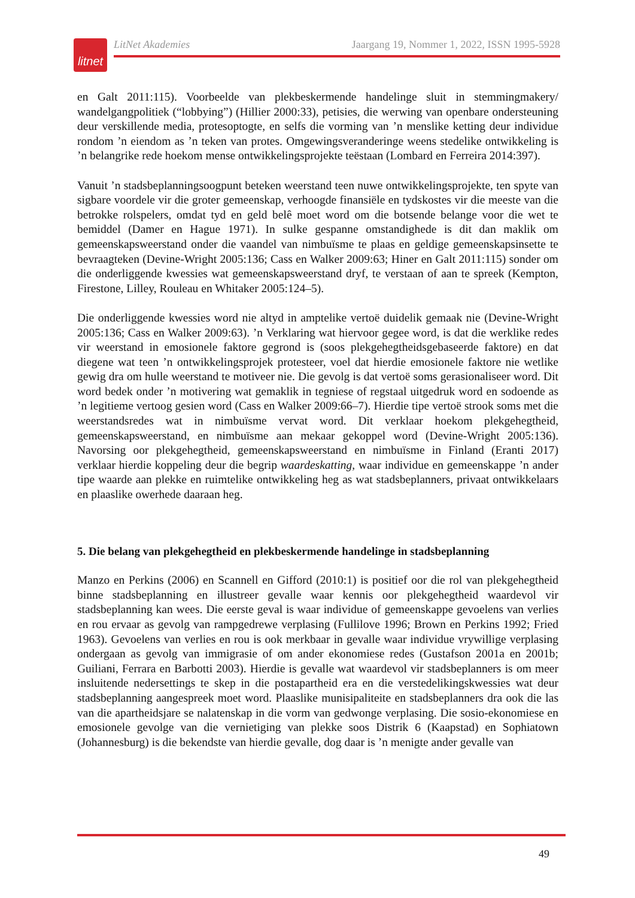litnet
LitNet Akademies Jaargang 19, Nommer 1, 2022, ISSN 1995-5928
en Galt 2011:115). Voorbeelde van plekbeskermende handelinge sluit in stemmingmakery/ wandelgangpolitiek (“lobbying”) (Hillier 2000:33), petisies, die werwing van openbare ondersteuning deur verskillende media, protesoptogte, en selfs die vorming van ’n menslike ketting deur individue rondom ’n eiendom as ’n teken van protes. Omgewingsveranderinge weens stedelike ontwikkeling is ’n belangrike rede hoekom mense ontwikkelingsprojekte teëstaan (Lombard en Ferreira 2014:397).
Vanuit ’n stadsbeplanningsoogpunt beteken weerstand teen nuwe ontwikkelingsprojekte, ten spyte van sigbare voordele vir die groter gemeenskap, verhoogde finansiële en tydskostes vir die meeste van die betrokke rolspelers, omdat tyd en geld belê moet word om die botsende belange voor die wet te bemiddel (Damer en Hague 1971). In sulke gespanne omstandighede is dit dan maklik om gemeenskapsweerstand onder die vaandel van nimbuïsme te plaas en geldige gemeenskapsinsette te bevraagteken (Devine-Wright 2005:136; Cass en Walker 2009:63; Hiner en Galt 2011:115) sonder om die onderliggende kwessies wat gemeenskaps­weerstand dryf, te verstaan of aan te spreek (Kempton, Firestone, Lilley, Rouleau en Whitaker 2005:124–5).
Die onderliggende kwessies word nie altyd in amptelike vertoë duidelik gemaak nie (Devine-Wright 2005:136; Cass en Walker 2009:63). ’n Verklaring wat hiervoor gegee word, is dat die werklike redes vir weerstand in emosionele faktore gegrond is (soos plekgehegtheids­gebaseerde faktore) en dat diegene wat teen ’n ontwikkelingsprojek protesteer, voel dat hierdie emosionele faktore nie wetlike gewig dra om hulle weerstand te motiveer nie. Die gevolg is dat vertoë soms gerasionaliseer word. Dit word bedek onder ’n motivering wat gemaklik in tegniese of regstaal uitgedruk word en sodoende as ’n legitieme vertoog gesien word (Cass en Walker 2009:66–7). Hierdie tipe vertoë strook soms met die weerstandsredes wat in nimbuïsme vervat word. Dit verklaar hoekom plekgehegtheid, gemeenskapsweerstand, en nimbuïsme aan mekaar gekoppel word (Devine-Wright 2005:136). Navorsing oor plekgehegtheid, gemeen­skapsweerstand en nimbuïsme in Finland (Eranti 2017) verklaar hierdie koppeling deur die begrip waardeskatting, waar individue en gemeenskappe ’n ander tipe waarde aan plekke en ruimtelike ontwikkeling heg as wat stadsbeplanners, privaat ontwikkelaars en plaaslike owerhede daaraan heg.
5. Die belang van plekgehegtheid en plekbeskermende handelinge in stadsbeplanning
Manzo en Perkins (2006) en Scannell en Gifford (2010:1) is positief oor die rol van plek­gehegtheid binne stadsbeplanning en illustreer gevalle waar kennis oor plekgehegtheid waardevol vir stadsbeplanning kan wees. Die eerste geval is waar individue of gemeenskappe gevoelens van verlies en rou ervaar as gevolg van rampgedrewe verplasing (Fullilove 1996; Brown en Perkins 1992; Fried 1963). Gevoelens van verlies en rou is ook merkbaar in gevalle waar individue vrywillige verplasing ondergaan as gevolg van immigrasie of om ander ekonomiese redes (Gustafson 2001a en 2001b; Guiliani, Ferrara en Barbotti 2003). Hierdie is gevalle wat waardevol vir stadsbeplanners is om meer insluitende nedersettings te skep in die postapartheid era en die verstedelikingskwessies wat deur stadsbeplanning aangespreek moet word. Plaaslike munisipaliteite en stadsbeplanners dra ook die las van die apartheidsjare se nalatenskap in die vorm van gedwonge verplasing. Die sosio-ekonomiese en emosionele gevolge van die vernietiging van plekke soos Distrik 6 (Kaapstad) en Sophiatown (Johannesburg) is die bekendste van hierdie gevalle, dog daar is ’n menigte ander gevalle van
49